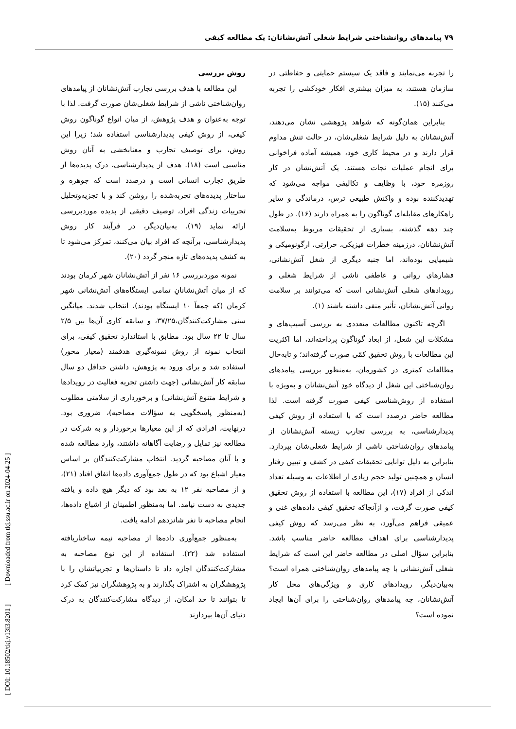۷۹ پیامدهای روانشناختی شرایط شغلی آتش‌نشانان: یک مطالعه کیفی
را تجربه می‌نمایند و فاقد یک سیستم حمایتی و حفاظتی در سازمان هستند، به میزان بیشتری افکار خودکشی را تجربه می‌کنند (۱۵).
بنابراین همان‌گونه که شواهد پژوهشی نشان می‌دهند، آتش‌نشانان به دلیل شرایط شغلی‌شان، در حالت تنش مداوم قرار دارند و در محیط کاری خود، همیشه آماده فراخوانی برای انجام عملیات نجات هستند. یک آتش‌نشان در کار روزمره خود، با وظایف و تکالیفی مواجه می‌شود که تهدیدکننده بوده و واکنش طبیعی ترس، درماندگی و سایر راهکارهای مقابله‌ای گوناگون را به همراه دارند (۱۶). در طول چند دهه گذشته، بسیاری از تحقیقات مربوط به‌سلامت آتش‌نشانان، درزمینه خطرات فیزیکی، حرارتی، ارگونومیکی و شیمیایی بوده‌اند، اما جنبه دیگری از شغل آتش‌نشانی، فشارهای روانی و عاطفی ناشی از شرایط شغلی و رویدادهای شغلی آتش‌نشانی است که می‌توانند بر سلامت روانی آتش‌نشانان، تأثیر منفی داشته باشند (۱).
اگرچه تاکنون مطالعات متعددی به بررسی آسیب‌های و مشکلات این شغل، از ابعاد گوناگون پرداخته‌اند، اما اکثریت این مطالعات با روش تحقیق کمّی صورت گرفته‌اند؛ و تابه‌حال مطالعات کمتری در کشورمان، به‌منظور بررسی پیامدهای روان‌شناختی این شغل از دیدگاه خودِ آتش‌نشانان و به‌ویژه با استفاده از روش‌شناسی کیفی صورت گرفته است. لذا مطالعه حاضر درصدد است که با استفاده از روش کیفی پدیدارشناسی، به بررسی تجارب زیسته آتش‌نشانان از پیامدهای روان‌شناختی ناشی از شرایط شغلی‌شان بپردازد. بنابراین به دلیل توانایی تحقیقات کیفی در کشف و تبیین رفتار انسان و همچنین تولید حجم زیادی از اطلاعات به وسیله تعداد اندکی از افراد (۱۷)، این مطالعه با استفاده از روش تحقیق کیفی صورت گرفت، و ازآنجاکه تحقیق کیفی داده‌های غنی و عمیقی فراهم می‌آورد، به نظر می‌رسد که روش کیفی پدیدارشناسی برای اهداف مطالعه حاضر مناسب باشد. بنابراین سؤال اصلی در مطالعه حاضر این است که شرایط شغلی آتش‌نشانی با چه پیامدهای روان‌شناختی همراه است؟ به‌بیان‌دیگر، رویدادهای کاری و ویژگی‌های محل کار آتش‌نشانان، چه پیامدهای روان‌شناختی را برای آن‌ها ایجاد نموده است؟
روش بررسی
این مطالعه با هدف بررسی تجارب آتش‌نشانان از پیامدهای روان‌شناختی ناشی از شرایط شغلی‌شان صورت گرفت. لذا با توجه به‌عنوان و هدف پژوهش، از میان انواع گوناگون روش کیفی، از روش کیفی پدیدارشناسی استفاده شد؛ زیرا این روش، برای توصیف تجارب و معنابخشی به آنان روش مناسبی است (۱۸). هدف از پدیدارشناسی، درک پدیده‌ها از طریق تجارب انسانی است و درصدد است که جوهره و ساختار پدیده‌های تجربه‌شده را روشن کند و با تجزیه‌وتحلیل تجربیات زندگی افراد، توصیف دقیقی از پدیده موردبررسی ارائه نماید (۱۹). به‌بیان‌دیگر، در فرآیند کار روش پدیدارشناسی، برآنچه که افراد بیان می‌کنند، تمرکز می‌شود تا به کشف پدیده‌های تازه منجر گردد (۲۰).
نمونه موردبررسی ۱۶ نفر از آتش‌نشانان شهر کرمان بودند که از میان آتش‌نشانانِ تمامی ایستگاه‌های آتش‌نشانی شهر کرمان (که جمعاً ۱۰ ایستگاه بودند)، انتخاب شدند. میانگین سنی مشارکت‌کنندگان،۳۷/۲۵، و سابقه کاری آن‌ها بین ۲/۵ سال تا ۲۲ سال بود. مطابق با استاندارد تحقیق کیفی، برای انتخاب نمونه از روش نمونه‌گیری هدفمند (معیار محور) استفاده شد و برای ورود به پژوهش، داشتن حداقل دو سال سابقه کار آتش‌نشانی (جهت داشتن تجربه فعالیت در رویدادها و شرایط متنوع آتش‌نشانی) و برخورداری از سلامتی مطلوب (به‌منظور پاسخگویی به سؤالات مصاحبه)، ضروری بود. درنهایت، افرادی که از این معیارها برخوردار و به شرکت در مطالعه نیز تمایل و رضایت آگاهانه داشتند، وارد مطالعه شده و با آنان مصاحبه گردید. انتخاب مشارکت‌کنندگان بر اساس معیار اشباع بود که در طول جمع‌آوری داده‌ها اتفاق افتاد (۲۱)، و از مصاحبه نفر ۱۲ به بعد بود که دیگر هیچ داده و یافته جدیدی به دست نیامد. اما به‌منظور اطمینان از اشباع داده‌ها، انجام مصاحبه تا نفر شانزدهم ادامه یافت.
به‌منظور جمع‌آوری داده‌ها از مصاحبه نیمه ساختاریافته استفاده شد (۲۲). استفاده از این نوع مصاحبه به مشارکت‌کنندگان اجازه داد تا داستان‌ها و تجربیاتشان را با پژوهشگران به اشتراک بگذارند و به پژوهشگران نیز کمک کرد تا بتوانند تا حد امکان، از دیدگاه مشارکت‌کنندگان به درک دنیای آن‌ها بپردازند
[ DOI: 10.18502/tkj.v13i3.8201 ] [ Downloaded from tkj.ssu.ac.ir on 2024-04-25 ]